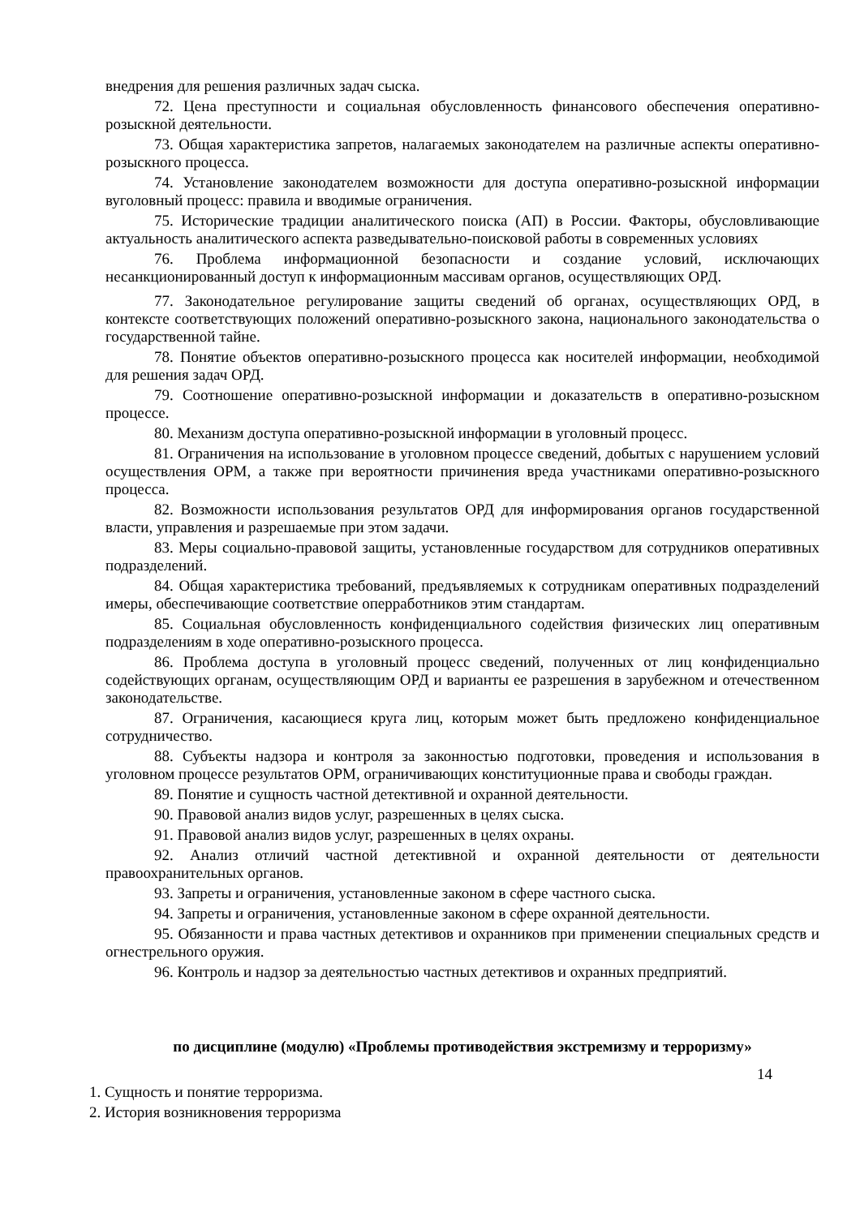внедрения для решения различных задач сыска.
72. Цена преступности и социальная обусловленность финансового обеспечения оперативно- розыскной деятельности.
73. Общая характеристика запретов, налагаемых законодателем на различные аспекты оперативно- розыскного процесса.
74. Установление законодателем возможности для доступа оперативно-розыскной информации вуголовный процесс: правила и вводимые ограничения.
75. Исторические традиции аналитического поиска (АП) в России. Факторы, обусловливающие актуальность аналитического аспекта разведывательно-поисковой работы в современных условиях
76. Проблема информационной безопасности и создание условий, исключающих несанкционированный доступ к информационным массивам органов, осуществляющих ОРД.
77. Законодательное регулирование защиты сведений об органах, осуществляющих ОРД, в контексте соответствующих положений оперативно-розыскного закона, национального законодательства о государственной тайне.
78. Понятие объектов оперативно-розыскного процесса как носителей информации, необходимой для решения задач ОРД.
79. Соотношение оперативно-розыскной информации и доказательств в оперативно-розыскном процессе.
80. Механизм доступа оперативно-розыскной информации в уголовный процесс.
81. Ограничения на использование в уголовном процессе сведений, добытых с нарушением условий осуществления ОРМ, а также при вероятности причинения вреда участниками оперативно-розыскного процесса.
82. Возможности использования результатов ОРД для информирования органов государственной власти, управления и разрешаемые при этом задачи.
83. Меры социально-правовой защиты, установленные государством для сотрудников оперативных подразделений.
84. Общая характеристика требований, предъявляемых к сотрудникам оперативных подразделений имеры, обеспечивающие соответствие оперработников этим стандартам.
85. Социальная обусловленность конфиденциального содействия физических лиц оперативным подразделениям в ходе оперативно-розыскного процесса.
86. Проблема доступа в уголовный процесс сведений, полученных от лиц конфиденциально содействующих органам, осуществляющим ОРД и варианты ее разрешения в зарубежном и отечественном законодательстве.
87. Ограничения, касающиеся круга лиц, которым может быть предложено конфиденциальное сотрудничество.
88. Субъекты надзора и контроля за законностью подготовки, проведения и использования в уголовном процессе результатов ОРМ, ограничивающих конституционные права и свободы граждан.
89. Понятие и сущность частной детективной и охранной деятельности.
90. Правовой анализ видов услуг, разрешенных в целях сыска.
91. Правовой анализ видов услуг, разрешенных в целях охраны.
92. Анализ отличий частной детективной и охранной деятельности от деятельности правоохранительных органов.
93. Запреты и ограничения, установленные законом в сфере частного сыска.
94. Запреты и ограничения, установленные законом в сфере охранной деятельности.
95. Обязанности и права частных детективов и охранников при применении специальных средств и огнестрельного оружия.
96. Контроль и надзор за деятельностью частных детективов и охранных предприятий.
по дисциплине (модулю) «Проблемы противодействия экстремизму и терроризму»
14
1. Сущность и понятие терроризма.
2. История возникновения терроризма